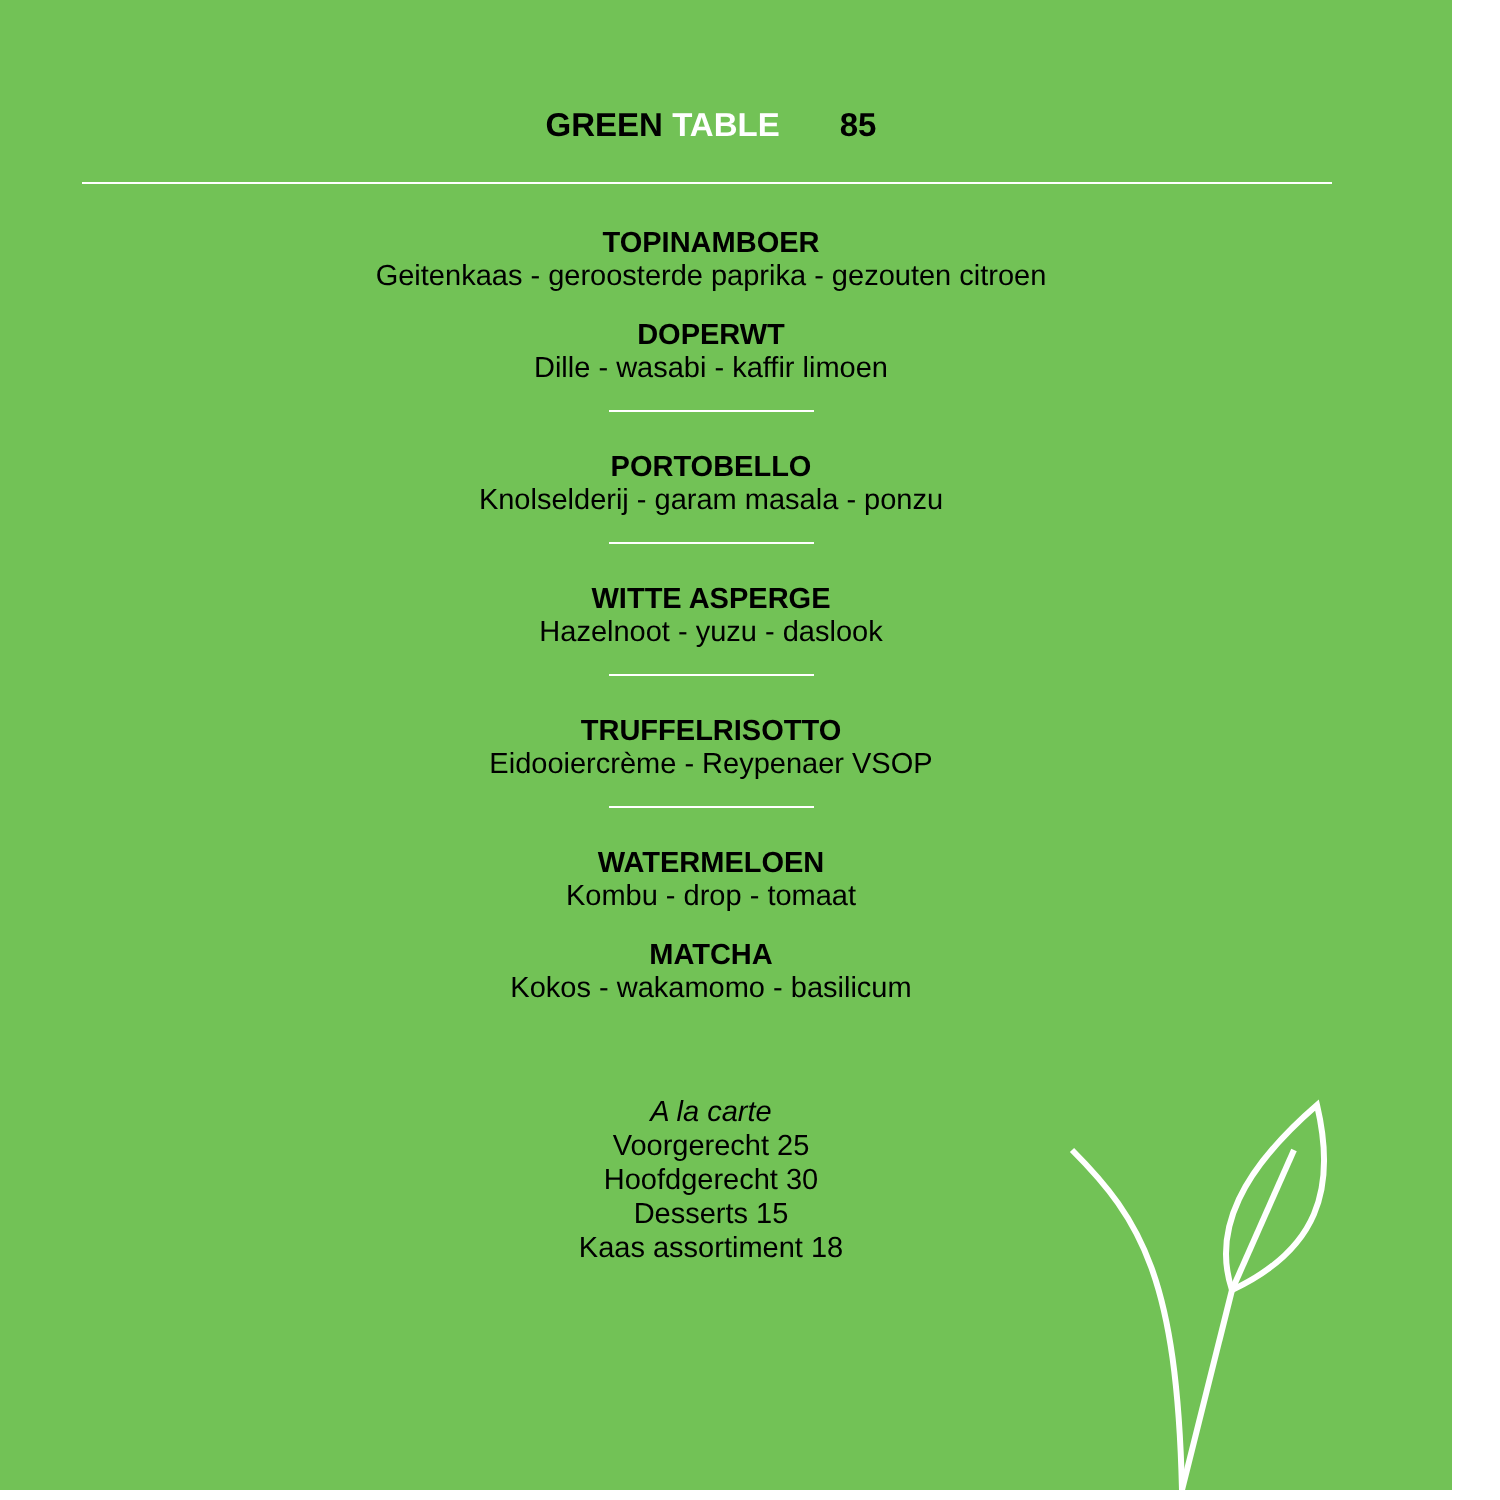GREEN TABLE 85
TOPINAMBOER
Geitenkaas - geroosterde paprika - gezouten citroen
DOPERWT
Dille - wasabi - kaffir limoen
PORTOBELLO
Knolselderij - garam masala - ponzu
WITTE ASPERGE
Hazelnoot - yuzu - daslook
TRUFFELRISOTTO
Eidooiercrème - Reypenaer VSOP
WATERMELOEN
Kombu - drop - tomaat
MATCHA
Kokos - wakamomo - basilicum
A la carte
Voorgerecht 25
Hoofdgerecht 30
Desserts 15
Kaas assortiment 18